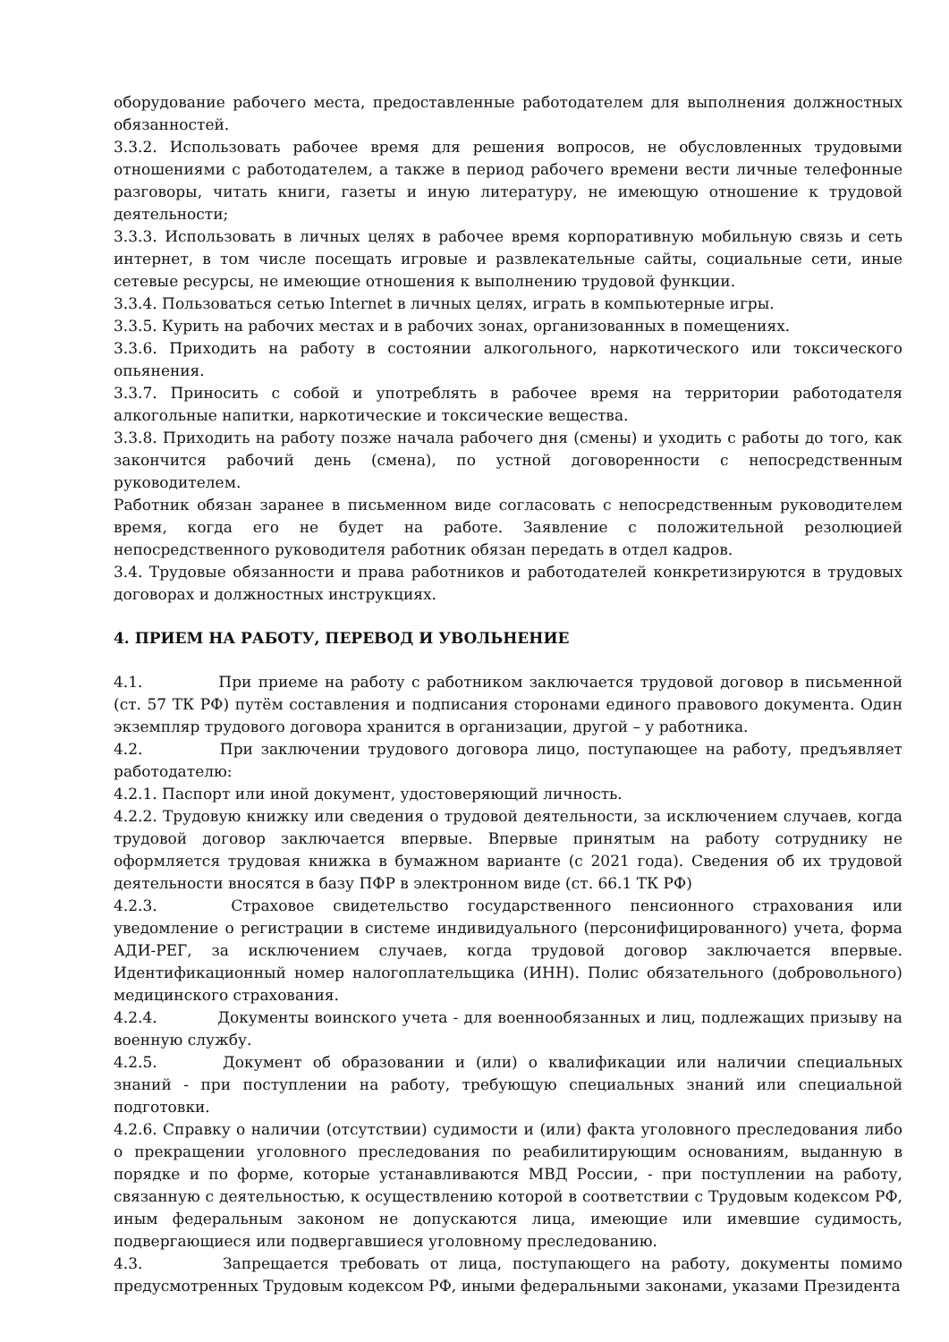оборудование рабочего места, предоставленные работодателем для выполнения должностных обязанностей.
3.3.2. Использовать рабочее время для решения вопросов, не обусловленных трудовыми отношениями с работодателем, а также в период рабочего времени вести личные телефонные разговоры, читать книги, газеты и иную литературу, не имеющую отношение к трудовой деятельности;
3.3.3. Использовать в личных целях в рабочее время корпоративную мобильную связь и сеть интернет, в том числе посещать игровые и развлекательные сайты, социальные сети, иные сетевые ресурсы, не имеющие отношения к выполнению трудовой функции.
3.3.4. Пользоваться сетью Internet в личных целях, играть в компьютерные игры.
3.3.5. Курить на рабочих местах и в рабочих зонах, организованных в помещениях.
3.3.6. Приходить на работу в состоянии алкогольного, наркотического или токсического опьянения.
3.3.7. Приносить с собой и употреблять в рабочее время на территории работодателя алкогольные напитки, наркотические и токсические вещества.
3.3.8. Приходить на работу позже начала рабочего дня (смены) и уходить с работы до того, как закончится рабочий день (смена), по устной договоренности с непосредственным руководителем.
Работник обязан заранее в письменном виде согласовать с непосредственным руководителем время, когда его не будет на работе. Заявление с положительной резолюцией непосредственного руководителя работник обязан передать в отдел кадров.
3.4. Трудовые обязанности и права работников и работодателей конкретизируются в трудовых договорах и должностных инструкциях.
4. ПРИЕМ НА РАБОТУ, ПЕРЕВОД И УВОЛЬНЕНИЕ
4.1. При приеме на работу с работником заключается трудовой договор в письменной (ст. 57 ТК РФ) путём составления и подписания сторонами единого правового документа. Один экземпляр трудового договора хранится в организации, другой – у работника.
4.2. При заключении трудового договора лицо, поступающее на работу, предъявляет работодателю:
4.2.1. Паспорт или иной документ, удостоверяющий личность.
4.2.2. Трудовую книжку или сведения о трудовой деятельности, за исключением случаев, когда трудовой договор заключается впервые. Впервые принятым на работу сотруднику не оформляется трудовая книжка в бумажном варианте (с 2021 года). Сведения об их трудовой деятельности вносятся в базу ПФР в электронном виде (ст. 66.1 ТК РФ)
4.2.3. Страховое свидетельство государственного пенсионного страхования или уведомление о регистрации в системе индивидуального (персонифицированного) учета, форма АДИ-РЕГ, за исключением случаев, когда трудовой договор заключается впервые. Идентификационный номер налогоплательщика (ИНН). Полис обязательного (добровольного) медицинского страхования.
4.2.4. Документы воинского учета - для военнообязанных и лиц, подлежащих призыву на военную службу.
4.2.5. Документ об образовании и (или) о квалификации или наличии специальных знаний - при поступлении на работу, требующую специальных знаний или специальной подготовки.
4.2.6. Справку о наличии (отсутствии) судимости и (или) факта уголовного преследования либо о прекращении уголовного преследования по реабилитирующим основаниям, выданную в порядке и по форме, которые устанавливаются МВД России, - при поступлении на работу, связанную с деятельностью, к осуществлению которой в соответствии с Трудовым кодексом РФ, иным федеральным законом не допускаются лица, имеющие или имевшие судимость, подвергающиеся или подвергавшиеся уголовному преследованию.
4.3. Запрещается требовать от лица, поступающего на работу, документы помимо предусмотренных Трудовым кодексом РФ, иными федеральными законами, указами Президента